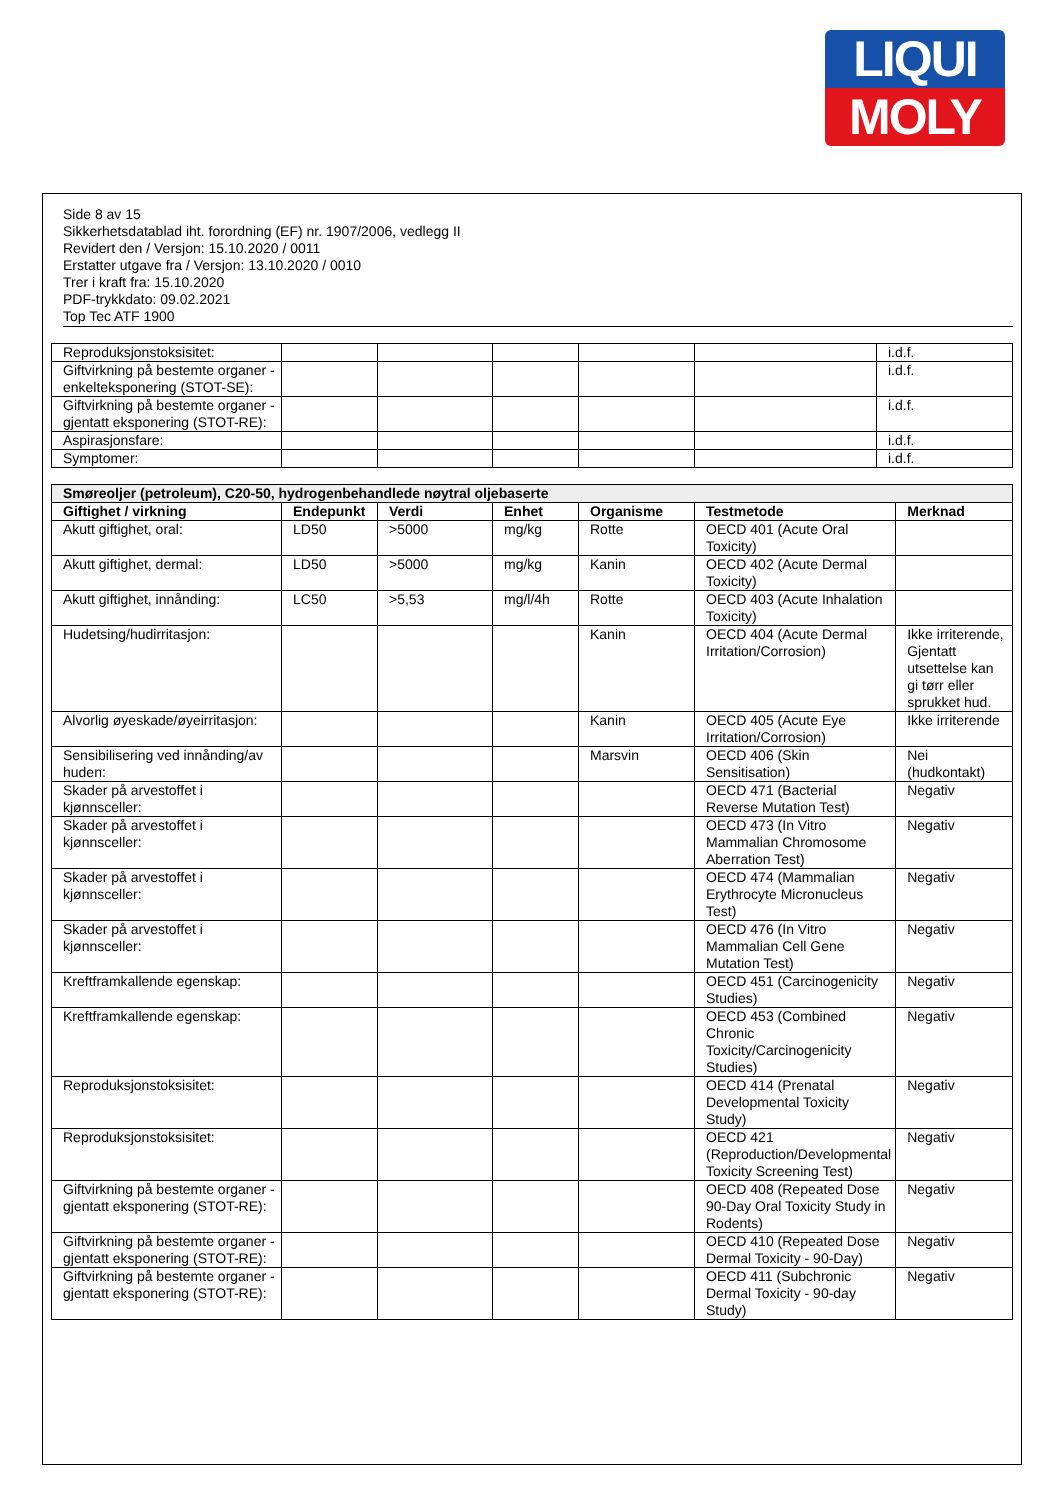LIQUI
MOLY
Side 8 av 15
Sikkerhetsdatablad iht. forordning (EF) nr. 1907/2006, vedlegg II
Revidert den / Versjon: 15.10.2020 / 0011
Erstatter utgave fra / Versjon: 13.10.2020 / 0010
Trer i kraft fra: 15.10.2020
PDF-trykkdato: 09.02.2021
Top Tec ATF 1900
| Reproduksjonstoksisitet: | | | | | | i.d.f. |
| Giftvirkning på bestemte organer - enkelteksponering (STOT-SE): | | | | | | i.d.f. |
| Giftvirkning på bestemte organer - gjentatt eksponering (STOT-RE): | | | | | | i.d.f. |
| Aspirasjonsfare: | | | | | | i.d.f. |
| Symptomer: | | | | | | i.d.f. |
| Smøreoljer (petroleum), C20-50, hydrogenbehandlede nøytral oljebaserte | | | | | | |
| Giftighet / virkning | Endepunkt | Verdi | Enhet | Organisme | Testmetode | Merknad |
| Akutt giftighet, oral: | LD50 | >5000 | mg/kg | Rotte | OECD 401 (Acute Oral Toxicity) | |
| Akutt giftighet, dermal: | LD50 | >5000 | mg/kg | Kanin | OECD 402 (Acute Dermal Toxicity) | |
| Akutt giftighet, innånding: | LC50 | >5,53 | mg/l/4h | Rotte | OECD 403 (Acute Inhalation Toxicity) | |
| Hudetsing/hudirritasjon: | | | | Kanin | OECD 404 (Acute Dermal Irritation/Corrosion) | Ikke irriterende, Gjentatt utsettelse kan gi tørr eller sprukket hud. |
| Alvorlig øyeskade/øyeirritasjon: | | | | Kanin | OECD 405 (Acute Eye Irritation/Corrosion) | Ikke irriterende |
| Sensibilisering ved innånding/av huden: | | | | Marsvin | OECD 406 (Skin Sensitisation) | Nei (hudkontakt) |
| Skader på arvestoffet i kjønnsceller: | | | | | OECD 471 (Bacterial Reverse Mutation Test) | Negativ |
| Skader på arvestoffet i kjønnsceller: | | | | | OECD 473 (In Vitro Mammalian Chromosome Aberration Test) | Negativ |
| Skader på arvestoffet i kjønnsceller: | | | | | OECD 474 (Mammalian Erythrocyte Micronucleus Test) | Negativ |
| Skader på arvestoffet i kjønnsceller: | | | | | OECD 476 (In Vitro Mammalian Cell Gene Mutation Test) | Negativ |
| Kreftframkallende egenskap: | | | | | OECD 451 (Carcinogenicity Studies) | Negativ |
| Kreftframkallende egenskap: | | | | | OECD 453 (Combined Chronic Toxicity/Carcinogenicity Studies) | Negativ |
| Reproduksjonstoksisitet: | | | | | OECD 414 (Prenatal Developmental Toxicity Study) | Negativ |
| Reproduksjonstoksisitet: | | | | | OECD 421 (Reproduction/Developmental Toxicity Screening Test) | Negativ |
| Giftvirkning på bestemte organer - gjentatt eksponering (STOT-RE): | | | | | OECD 408 (Repeated Dose 90-Day Oral Toxicity Study in Rodents) | Negativ |
| Giftvirkning på bestemte organer - gjentatt eksponering (STOT-RE): | | | | | OECD 410 (Repeated Dose Dermal Toxicity - 90-Day) | Negativ |
| Giftvirkning på bestemte organer - gjentatt eksponering (STOT-RE): | | | | | OECD 411 (Subchronic Dermal Toxicity - 90-day Study) | Negativ |